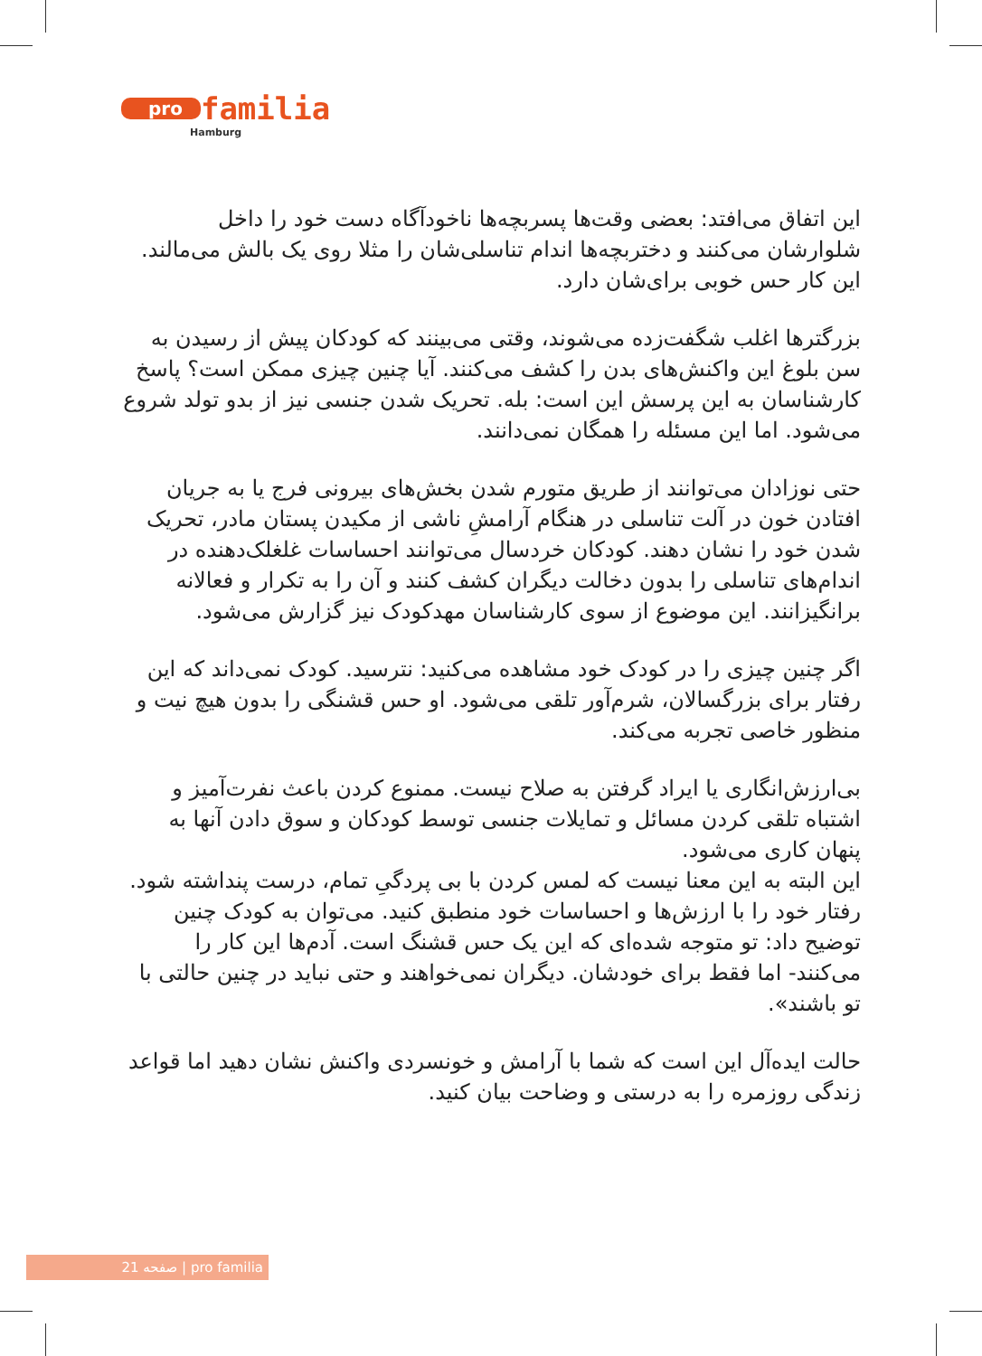pro familia
Hamburg
این اتفاق می‌افتد: بعضی وقت‌ها پسربچه‌ها ناخودآگاه دست خود را داخل شلوارشان می‌کنند و دختربچه‌ها اندام تناسلی‌شان را مثلا روی یک بالش می‌مالند. این کار حس خوبی برای‌شان دارد.
بزرگترها اغلب شگفت‌زده می‌شوند، وقتی می‌بینند که کودکان پیش از رسیدن به سن بلوغ این واکنش‌های بدن را کشف می‌کنند. آیا چنین چیزی ممکن است؟ پاسخ کارشناسان به این پرسش این است: بله. تحریک شدن جنسی نیز از بدو تولد شروع می‌شود. اما این مسئله را همگان نمی‌دانند.
حتی نوزادان می‌توانند از طریق متورم شدن بخش‌های بیرونی فرج یا به جریان افتادن خون در آلت تناسلی در هنگام آرامشِ ناشی از مکیدن پستان مادر، تحریک شدن خود را نشان دهند. کودکان خردسال می‌توانند احساسات غلغلک‌دهنده در اندام‌های تناسلی را بدون دخالت دیگران کشف کنند و آن را به تکرار و فعالانه برانگیزانند. این موضوع از سوی کارشناسان مهدکودک نیز گزارش می‌شود.
اگر چنین چیزی را در کودک خود مشاهده می‌کنید: نترسید. کودک نمی‌داند که این رفتار برای بزرگسالان، شرم‌آور تلقی می‌شود. او حس قشنگی را بدون هیچ نیت و منظور خاصی تجربه می‌کند.
بی‌ارزش‌انگاری یا ایراد گرفتن به صلاح نیست. ممنوع کردن باعث نفرت‌آمیز و اشتباه تلقی کردن مسائل و تمایلات جنسی توسط کودکان و سوق دادن آنها به پنهان کاری می‌شود.
این البته به این معنا نیست که لمس کردن با بی پردگیِ تمام، درست پنداشته شود.
رفتار خود را با ارزش‌ها و احساسات خود منطبق کنید. می‌توان به کودک چنین توضیح داد: تو متوجه شده‌ای که این یک حس قشنگ است. آدم‌ها این کار را می‌کنند- اما فقط برای خودشان. دیگران نمی‌خواهند و حتی نباید در چنین حالتی با تو باشند».
حالت ایده‌آل این است که شما با آرامش و خونسردی واکنش نشان دهید اما قواعد زندگی روزمره را به درستی و وضاحت بیان کنید.
صفحه 21 | pro familia